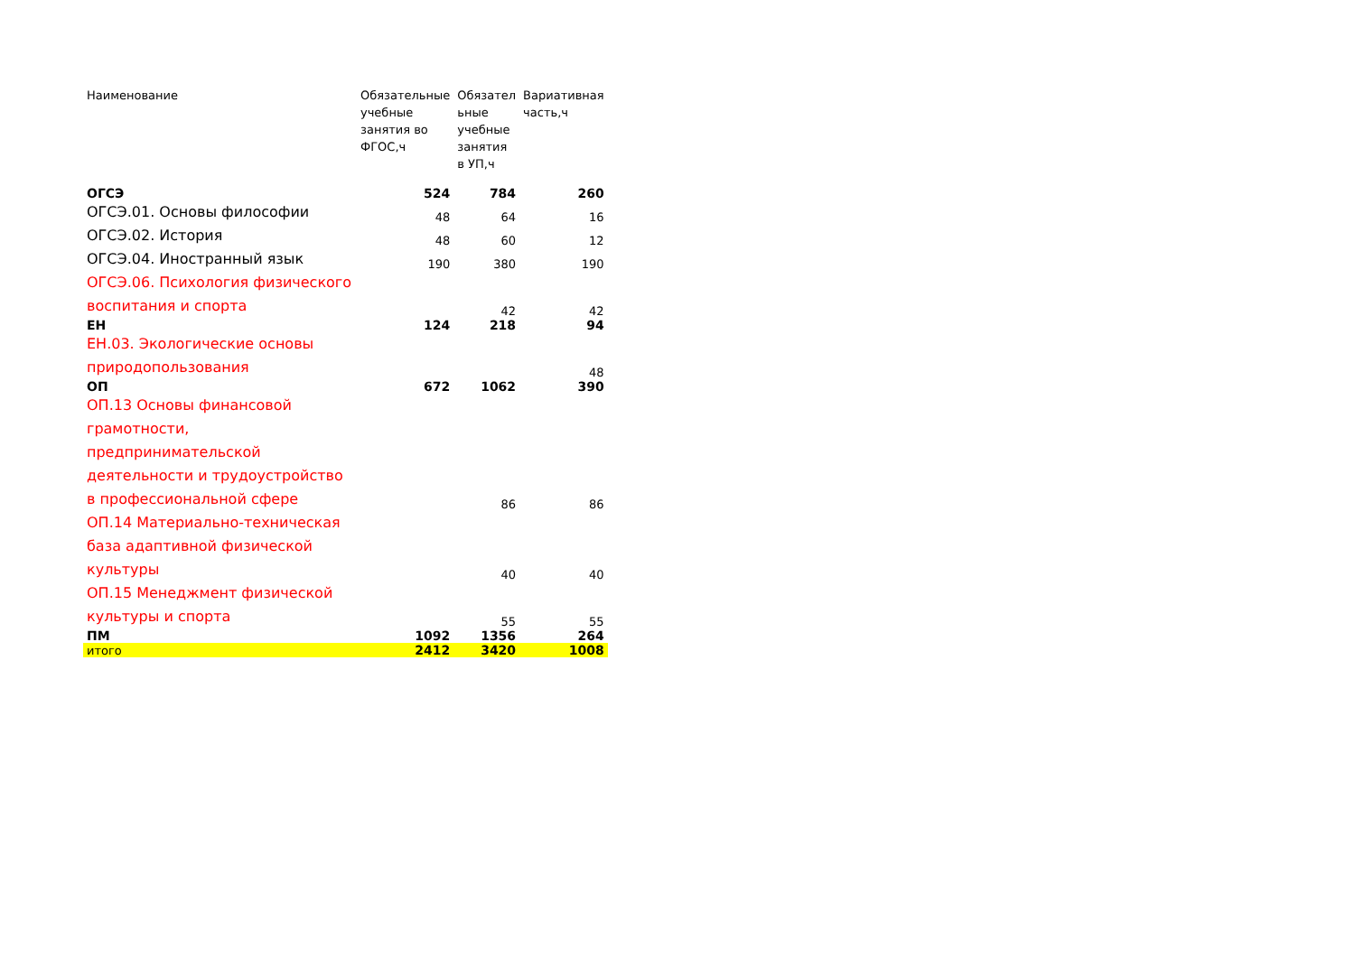| Наименование | Обязательные учебные занятия во ФГОС,ч | Обязател ьные учебные занятия в УП,ч | Вариативная часть,ч |
| --- | --- | --- | --- |
| ОГСЭ | 524 | 784 | 260 |
| ОГСЭ.01. Основы философии | 48 | 64 | 16 |
| ОГСЭ.02. История | 48 | 60 | 12 |
| ОГСЭ.04. Иностранный язык | 190 | 380 | 190 |
| ОГСЭ.06. Психология физического воспитания и спорта | | 42 | 42 |
| ЕН | 124 | 218 | 94 |
| ЕН.03. Экологические основы природопользования | | | 48 |
| ОП | 672 | 1062 | 390 |
| ОП.13 Основы финансовой грамотности, предпринимательской деятельности и трудоустройство в профессиональной сфере | | 86 | 86 |
| ОП.14 Материально-техническая база адаптивной физической культуры | | 40 | 40 |
| ОП.15 Менеджмент физической культуры и спорта | | 55 | 55 |
| ПМ | 1092 | 1356 | 264 |
| итого | 2412 | 3420 | 1008 |